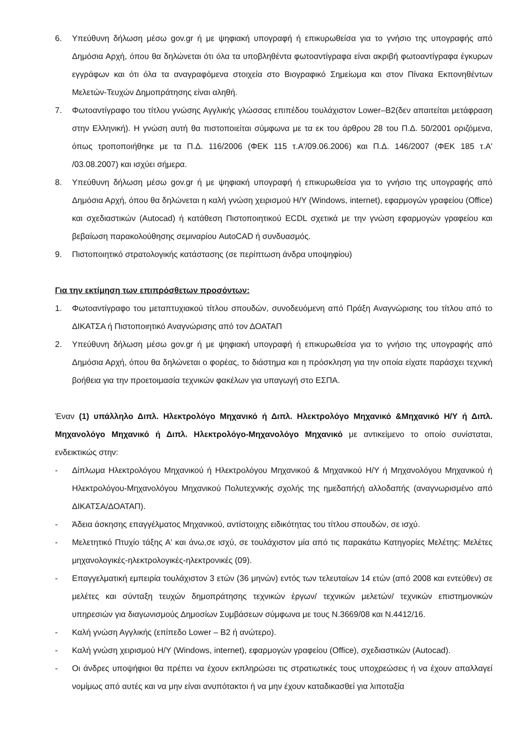6. Υπεύθυνη δήλωση μέσω gov.gr ή με ψηφιακή υπογραφή ή επικυρωθείσα για το γνήσιο της υπογραφής από Δημόσια Αρχή, όπου θα δηλώνεται ότι όλα τα υποβληθέντα φωτοαντίγραφα είναι ακριβή φωτοαντίγραφα έγκυρων εγγράφων και ότι όλα τα αναγραφόμενα στοιχεία στο Βιογραφικό Σημείωμα και στον Πίνακα Εκπονηθέντων Μελετών-Τευχών Δημοπράτησης είναι αληθή.
7. Φωτοαντίγραφο του τίτλου γνώσης Αγγλικής γλώσσας επιπέδου τουλάχιστον Lower–B2(δεν απαιτείται μετάφραση στην Ελληνική). Η γνώση αυτή θα πιστοποιείται σύμφωνα με τα εκ του άρθρου 28 του Π.Δ. 50/2001 οριζόμενα, όπως τροποποιήθηκε με τα Π.Δ. 116/2006 (ΦΕΚ 115 τ.Α'/09.06.2006) και Π.Δ. 146/2007 (ΦΕΚ 185 τ.Α' /03.08.2007) και ισχύει σήμερα.
8. Υπεύθυνη δήλωση μέσω gov.gr ή με ψηφιακή υπογραφή ή επικυρωθείσα για το γνήσιο της υπογραφής από Δημόσια Αρχή, όπου θα δηλώνεται η καλή γνώση χειρισμού Η/Υ (Windows, internet), εφαρμογών γραφείου (Office) και σχεδιαστικών (Autocad) ή κατάθεση Πιστοποιητικού ECDL σχετικά με την γνώση εφαρμογών γραφείου και βεβαίωση παρακολούθησης σεμιναρίου AutoCAD ή συνδυασμός.
9. Πιστοποιητικό στρατολογικής κατάστασης (σε περίπτωση άνδρα υποψηφίου)
Για την εκτίμηση των επιπρόσθετων προσόντων:
1. Φωτοαντίγραφο του μεταπτυχιακού τίτλου σπουδών, συνοδευόμενη από Πράξη Αναγνώρισης του τίτλου από το ΔΙΚΑΤΣΑ ή Πιστοποιητικό Αναγνώρισης από τον ΔΟΑΤΑΠ
2. Υπεύθυνη δήλωση μέσω gov.gr ή με ψηφιακή υπογραφή ή επικυρωθείσα για το γνήσιο της υπογραφής από Δημόσια Αρχή, όπου θα δηλώνεται ο φορέας, το διάστημα και η πρόσκληση για την οποία είχατε παράσχει τεχνική βοήθεια για την προετοιμασία τεχνικών φακέλων για υπαγωγή στο ΕΣΠΑ.
Έναν (1) υπάλληλο Διπλ. Ηλεκτρολόγο Μηχανικό ή Διπλ. Ηλεκτρολόγο Μηχανικό &Μηχανικό Η/Υ ή Διπλ. Μηχανολόγο Μηχανικό ή Διπλ. Ηλεκτρολόγο-Μηχανολόγο Μηχανικό με αντικείμενο το οποίο συνίσταται, ενδεικτικώς στην:
- Δίπλωμα Ηλεκτρολόγου Μηχανικού ή Ηλεκτρολόγου Μηχανικού & Μηχανικού Η/Υ ή Μηχανολόγου Μηχανικού ή Ηλεκτρολόγου-Μηχανολόγου Μηχανικού Πολυτεχνικής σχολής της ημεδαπήςή αλλοδαπής (αναγνωρισμένο από ΔΙΚΑΤΣΑ/ΔΟΑΤΑΠ).
- Άδεια άσκησης επαγγέλματος Μηχανικού, αντίστοιχης ειδικότητας του τίτλου σπουδών, σε ισχύ.
- Μελετητικό Πτυχίο τάξης Α' και άνω,σε ισχύ, σε τουλάχιστον μία από τις παρακάτω Κατηγορίες Μελέτης: Μελέτες μηχανολογικές-ηλεκτρολογικές-ηλεκτρονικές (09).
- Επαγγελματική εμπειρία τουλάχιστον 3 ετών (36 μηνών) εντός των τελευταίων 14 ετών (από 2008 και εντεύθεν) σε μελέτες και σύνταξη τευχών δημοπράτησης τεχνικών έργων/ τεχνικών μελετών/ τεχνικών επιστημονικών υπηρεσιών για διαγωνισμούς Δημοσίων Συμβάσεων σύμφωνα με τους Ν.3669/08 και Ν.4412/16.
- Καλή γνώση Αγγλικής (επίπεδο Lower – B2 ή ανώτερο).
- Καλή γνώση χειρισμού Η/Υ (Windows, internet), εφαρμογών γραφείου (Office), σχεδιαστικών (Autocad).
- Οι άνδρες υποψήφιοι θα πρέπει να έχουν εκπληρώσει τις στρατιωτικές τους υποχρεώσεις ή να έχουν απαλλαγεί νομίμως από αυτές και να μην είναι ανυπότακτοι ή να μην έχουν καταδικασθεί για λιποταξία